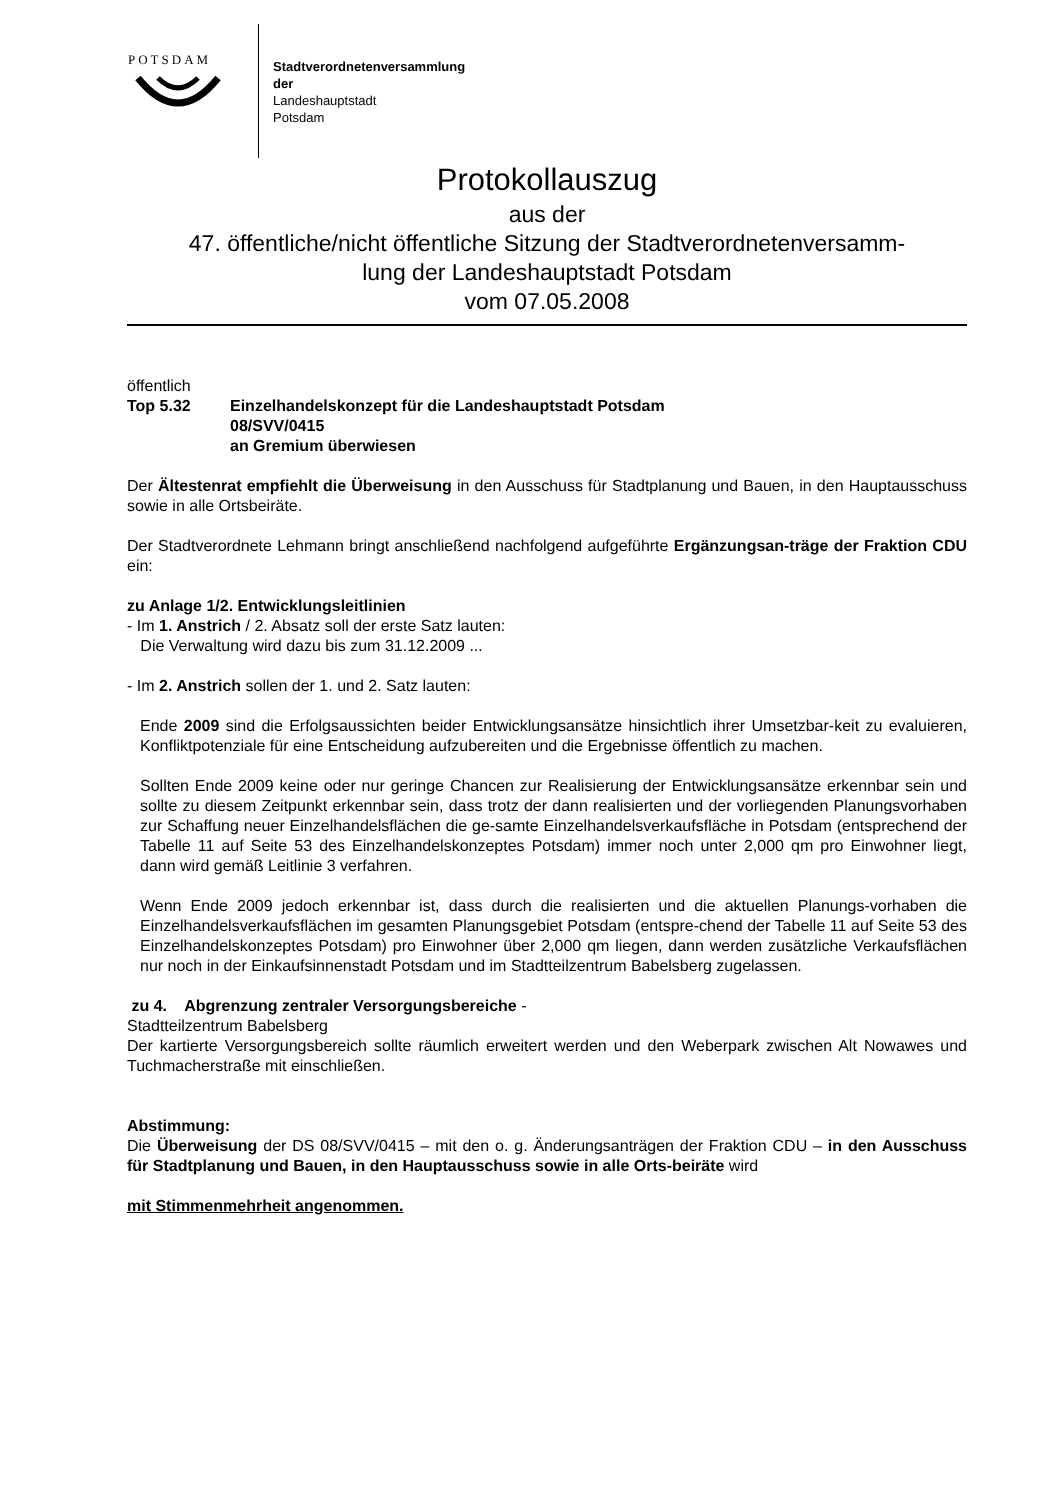POTSDAM
Stadtverordnetenversammlung
der
Landeshauptstadt
Potsdam
Protokollauszug
aus der
47. öffentliche/nicht öffentliche Sitzung der Stadtverordnetenversamm-
lung der Landeshauptstadt Potsdam
vom 07.05.2008
öffentlich
Top 5.32 Einzelhandelskonzept für die Landeshauptstadt Potsdam
08/SVV/0415
an Gremium überwiesen
Der Ältestenrat empfiehlt die Überweisung in den Ausschuss für Stadtplanung und Bauen, in den Hauptausschuss sowie in alle Ortsbeiräte.
Der Stadtverordnete Lehmann bringt anschließend nachfolgend aufgeführte Ergänzungsan-träge der Fraktion CDU ein:
zu Anlage 1/2. Entwicklungsleitlinien
- Im 1. Anstrich / 2. Absatz soll der erste Satz lauten:
Die Verwaltung wird dazu bis zum 31.12.2009 ...
- Im 2. Anstrich sollen der 1. und 2. Satz lauten:
Ende 2009 sind die Erfolgsaussichten beider Entwicklungsansätze hinsichtlich ihrer Umsetzbar-keit zu evaluieren, Konfliktpotenziale für eine Entscheidung aufzubereiten und die Ergebnisse öffentlich zu machen.
Sollten Ende 2009 keine oder nur geringe Chancen zur Realisierung der Entwicklungsansätze erkennbar sein und sollte zu diesem Zeitpunkt erkennbar sein, dass trotz der dann realisierten und der vorliegenden Planungsvorhaben zur Schaffung neuer Einzelhandelsflächen die ge-samte Einzelhandelsverkaufsfläche in Potsdam (entsprechend der Tabelle 11 auf Seite 53 des Einzelhandelskonzeptes Potsdam) immer noch unter 2,000 qm pro Einwohner liegt, dann wird gemäß Leitlinie 3 verfahren.
Wenn Ende 2009 jedoch erkennbar ist, dass durch die realisierten und die aktuellen Planungs-vorhaben die Einzelhandelsverkaufsflächen im gesamten Planungsgebiet Potsdam (entspre-chend der Tabelle 11 auf Seite 53 des Einzelhandelskonzeptes Potsdam) pro Einwohner über 2,000 qm liegen, dann werden zusätzliche Verkaufsflächen nur noch in der Einkaufsinnenstadt Potsdam und im Stadtteilzentrum Babelsberg zugelassen.
zu 4. Abgrenzung zentraler Versorgungsbereiche -
Stadtteilzentrum Babelsberg
Der kartierte Versorgungsbereich sollte räumlich erweitert werden und den Weberpark zwischen Alt Nowawes und Tuchmacherstraße mit einschließen.
Abstimmung:
Die Überweisung der DS 08/SVV/0415 – mit den o. g. Änderungsanträgen der Fraktion CDU – in den Ausschuss für Stadtplanung und Bauen, in den Hauptausschuss sowie in alle Orts-beiräte wird
mit Stimmenmehrheit angenommen.